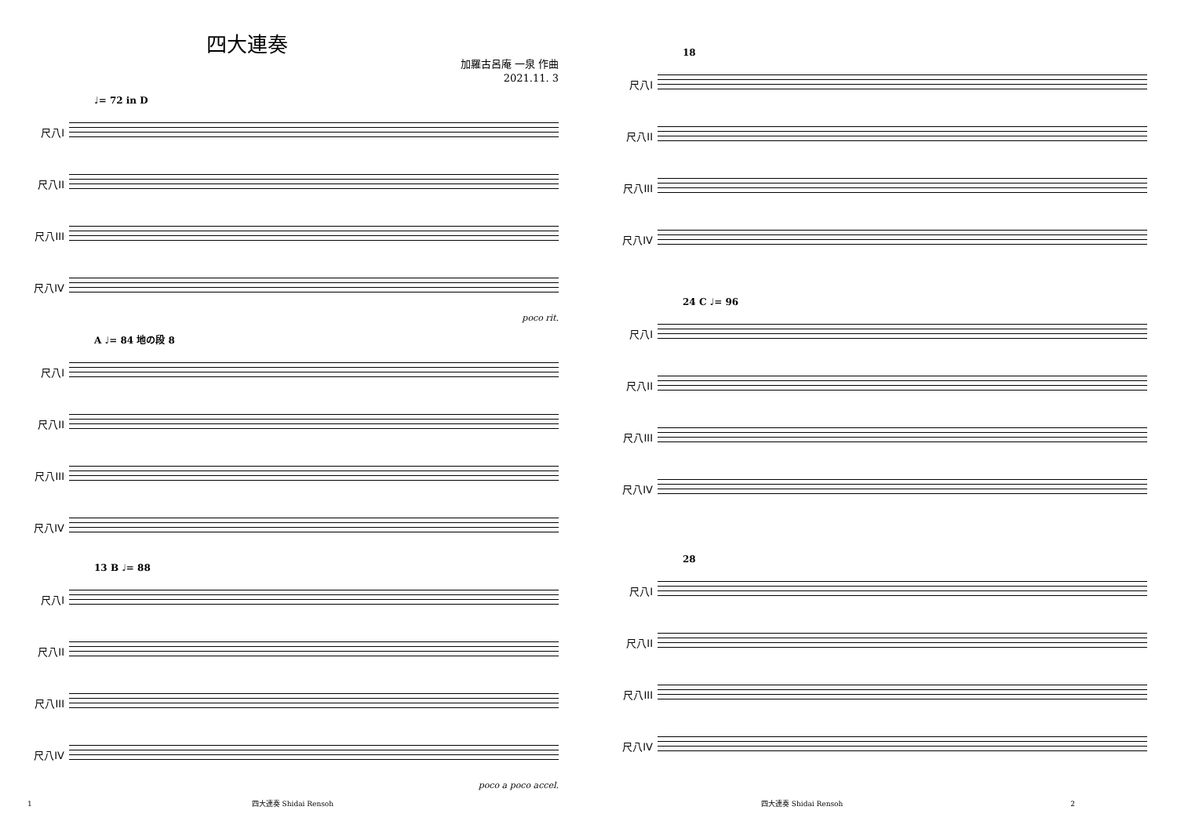四大連奏
加羅古呂庵 一泉 作曲
2021.11. 3
♩= 72 in D
尺八I
尺八II
尺八III
尺八IV
poco rit.
A ♩= 84 地の段 8
尺八I
尺八II
尺八III
尺八IV
13 B ♩= 88
尺八I
尺八II
尺八III
尺八IV
poco a poco accel.
1 四大連奏 Shidai Rensoh
18
尺八I
尺八II
尺八III
尺八IV
24 C ♩= 96
尺八I
尺八II
尺八III
尺八IV
28
尺八I
尺八II
尺八III
尺八IV
四大連奏 Shidai Rensoh 2